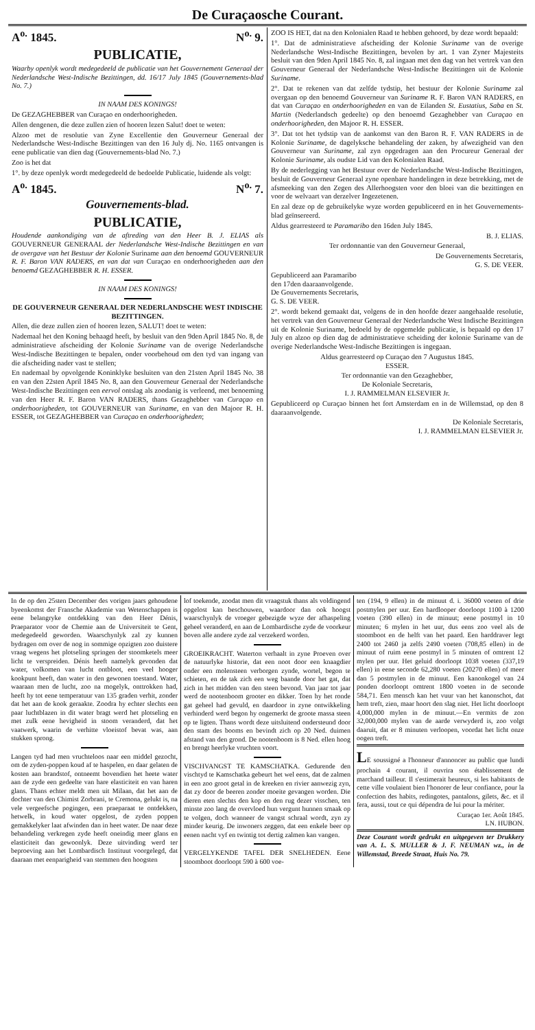De Curaçaosche Courant.
A<sup>o.</sup> 1845. N<sup>o.</sup> 9.
PUBLICATIE,
Waarby openlyk wordt medegedeeld de publicatie van het Gouvernement Generaal der Nederlandsche West-Indische Bezittingen, dd. 16/17 July 1845 (Gouvernements-blad No. 7.)
IN NAAM DES KONINGS!
De GEZAGHEBBER van Curaçao en onderhoorigheden.
Allen dengenen, die deze zullen zien of hooren lezen Salut! doet te weten:
Alzoo met de resolutie van Zyne Excellentie den Gouverneur Generaal der Nederlandsche West-Indische Bezittingen van den 16 July dj. No. 1165 ontvangen is eene publicatie van dien dag (Gouvernements-blad No. 7.)
Zoo is het dat
1°. by deze openlyk wordt medegedeeld de bedoelde Publicatie, luidende als volgt:
A<sup>o.</sup> 1845. N<sup>o.</sup> 7.
Gouvernements-blad.
PUBLICATIE,
Houdende aankondiging van de aftreding van den Heer B. J. ELIAS als GOUVERNEUR GENERAAL der Nederlandsche West-Indische Bezittingen en van de overgave van het Bestuur der Kolonie Suriname aan den benoemd GOUVERNEUR R. F. Baron VAN RADERS, en van dat van Curaçao en onderhoorigheden aan den benoemd GEZAGHEBBER R. H. ESSER.
IN NAAM DES KONINGS!
DE GOUVERNEUR GENERAAL DER NEDERLANDSCHE WEST INDISCHE BEZITTINGEN.
Allen, die deze zullen zien of hooren lezen, SALUT! doet te weten:
Nademaal het den Koning behaagd heeft, by besluit van den 9den April 1845 No. 8, de administratieve afscheiding der Kolonie Suriname van de overige Nederlandsche West-Indische Bezittingen te bepalen, onder voorbehoud om den tyd van ingang van die afscheiding nader vast te stellen;
En nademaal by opvolgende Koninklyke besluiten van den 21sten April 1845 No. 38 en van den 22sten April 1845 No. 8, aan den Gouverneur Generaal der Nederlandsche West-Indische Bezittingen een eervol ontslag als zoodanig is verleend, met benoeming van den Heer R. F. Baron VAN RADERS, thans Gezaghebber van Curaçao en onderhoorigheden, tot GOUVERNEUR van Suriname, en van den Majoor R. H. ESSER, tot GEZAGHEBBER van Curaçao en onderhoorigheden;
ZOO IS HET, dat na den Kolonialen Raad te hebben gehoord, by deze wordt bepaald:
1°. Dat de administratieve afscheiding der Kolonie Suriname van de overige Nederlandsche West-Indische Bezittingen, bevolen by art. 1 van Zyner Majesteits besluit van den 9den April 1845 No. 8, zal ingaan met den dag van het vertrek van den Gouverneur Generaal der Nederlandsche West-Indische Bezittingen uit de Kolonie Suriname.
2°. Dat te rekenen van dat zelfde tydstip, het bestuur der Kolonie Suriname zal overgaan op den benoemd Gouverneur van Suriname R. F. Baron VAN RADERS, en dat van Curaçao en onderhoorigheden en van de Eilanden St. Eustatius, Saba en St. Martin (Nederlandsch gedeelte) op den benoemd Gezaghebber van Curaçao en onderhoorigheden, den Majoor R. H. ESSER.
3°. Dat tot het tydstip van de aankomst van den Baron R. F. VAN RADERS in de Kolonie Suriname, de dagelyksche behandeling der zaken, by afwezigheid van den Gouverneur van Suriname, zal zyn opgedragen aan den Procureur Generaal der Kolonie Suriname, als oudste Lid van den Kolonialen Raad.
By de nederlegging van het Bestuur over de Nederlandsche West-Indische Bezittingen, besluit de Gouverneur Generaal zyne openbare handelingen in deze betrekking, met de afsmeeking van den Zegen des Allerhoogsten voor den bloei van die bezittingen en voor de welvaart van derzelver Ingezetenen.
En zal deze op de gebruikelyke wyze worden gepubliceerd en in het Gouvernements-blad geïnsereerd.
Aldus gearresteerd te Paramaribo den 16den July 1845.
B. J. ELIAS.
Ter ordonnantie van den Gouverneur Generaal,
De Gouvernements Secretaris,
G. S. DE VEER.
Gepubliceerd aan Paramaribo
den 17den daaraanvolgende.
De Gouvernements Secretaris,
G. S. DE VEER.
2°. wordt bekend gemaakt dat, volgens de in den hoofde dezer aangehaalde resolutie, het vertrek van den Gouverneur Generaal der Nederlandsche West Indische Bezittingen uit de Kolonie Suriname, bedoeld by de opgemelde publicatie, is bepaald op den 17 July en alzoo op dien dag de administratieve scheiding der kolonie Suriname van de overige Nederlandsche West-Indische Bezittingen is ingegaan.
Aldus gearresteerd op Curaçao den 7 Augustus 1845.
ESSER.
Ter ordonnantie van den Gezaghebber,
De Koloniale Secretaris,
I. J. RAMMELMAN ELSEVIER Jr.
Gepubliceerd op Curaçao binnen het fort Amsterdam en in de Willemstad, op den 8 daaraanvolgende.
De Koloniale Secretaris,
I. J. RAMMELMAN ELSEVIER Jr.
In de op den 25sten December des vorigen jaars gehoudene byeenkomst der Fransche Akademie van Wetenschappen is eene belangryke ontdekking van den Heer Dénis, Praeparator voor de Chemie aan de Universiteit te Gent, medegedeeld geworden. Waarschynlyk zal zy kunnen bydragen om over de nog in sommige opzigten zoo duistere vraag wegens het plotseling springen der stoomketels meer licht te verspreiden. Dénis heeft namelyk gevonden dat water, volkomen van lucht ontbloot, een veel hooger kookpunt heeft, dan water in den gewonen toestand. Water, waaraan men de lucht, zoo na mogelyk, onttrokken had, heeft hy tot eene temperatuur van 135 graden verhit, zonder dat het aan de kook geraakte. Zoodra hy echter slechts een paar luchtblazen in dit water bragt werd het plotseling en met zulk eene hevigheid in stoom veranderd, dat het vaatwerk, waarin de verhitte vloeistof bevat was, aan stukken sprong.
Langen tyd had men vruchteloos naar een middel gezocht, om de zyden-poppen koud af te haspelen, en daar gelaten de kosten aan brandstof, ontneemt bovendien het heete water aan de zyde een gedeelte van hare elasticiteit en van haren glans. Thans echter meldt men uit Milaan, dat het aan de dochter van den Chimist Zorbrani, te Cremona, gelukt is, na vele vergeefsche pogingen, een praeparaat te ontdekken, hetwelk, in koud water opgelost, de zyden poppen gemakkelyker laat afwinden dan in heet water. De naar deze behandeling verkregen zyde heeft oneindig meer glans en elasticiteit dan gewoonlyk. Deze uitvinding werd ter beproeving aan het Lombardisch Instituut voorgelegd, dat daaraan met eenparigheid van stemmen den hoogsten
lof toekende, zoodat men dit vraagstuk thans als voldingend opgelost kan beschouwen, waardoor dan ook hoogst waarschynlyk de vroeger gebezigde wyze der afhaspeling geheel veranderd, en aan de Lombardische zyde de voorkeur boven alle andere zyde zal verzekerd worden.
GROEIKRACHT. Waterton verhaalt in zyne Proeven over de natuurlyke historie, dat een noot door een knaagdier onder een molensteen verborgen zynde, wortel, begon te schieten, en de tak zich een weg baande door het gat, dat zich in het midden van den steen bevond. Van jaar tot jaar werd de nootenboom grooter en dikker. Toen hy het ronde gat geheel had gevuld, en daardoor in zyne ontwikkeling verhinderd werd begon hy ongemerkt de groote massa steen op te ligten. Thans wordt deze uitsluitend ondersteund door den stam des booms en bevindt zich op 20 Ned. duimen afstand van den grond. De nootenboom is 8 Ned. ellen hoog en brengt heerlyke vruchten voort.
VISCHVANGST TE KAMSCHATKA. Gedurende den vischtyd te Kamschatka gebeurt het wel eens, dat de zalmen in een zoo groot getal in de kreeken en rivier aanwezig zyn, dat zy door de beeren zonder moeite gevangen worden. Die dieren eten slechts den kop en den rug dezer visschen, ten minste zoo lang de overvloed hun vergunt hunnen smaak op te volgen, doch wanneer de vangst schraal wordt, zyn zy minder keurig. De inwoners zeggen, dat een enkele beer op eenen nacht vyf en twintig tot dertig zalmen kan vangen.
VERGELYKENDE TAFEL DER SNELHEDEN. Eene stoomboot doorloopt 590 à 600 voe-
ten (194, 9 ellen) in de minuut d. i. 36000 voeten of drie postmylen per uur. Een hardlooper doorloopt 1100 à 1200 voeten (390 ellen) in de minuut; eene postmyl in 10 minuten; 6 mylen in het uur, dus eens zoo veel als de stoomboot en de helft van het paard. Een harddraver legt 2400 tot 2460 ja zelfs 2490 voeten (708,85 ellen) in de minuut of ruim eene postmyl in 5 minuten of omtrent 12 mylen per uur. Het geluid doorloopt 1038 voeten (337,19 ellen) in eene seconde 62,280 voeten (20270 ellen) of meer dan 5 postmylen in de minuut. Een kanonkogel van 24 ponden doorloopt omtrent 1800 voeten in de seconde 584,71. Een mensch kan het vuur van het kanonschot, dat hem treft, zien, maar hoort den slag niet. Het licht doorloopt 4,000,000 mylen in de minuut.—En vermits de zon 32,000,000 mylen van de aarde verwyderd is, zoo volgt daaruit, dat er 8 minuten verloopen, voordat het licht onze oogen treft.
LE soussigné a l'honneur d'annoncer au public que lundi prochain 4 courant, il ouvrira son établissement de marchand tailleur. Il s'estimerait heureux, si les habitants de cette ville voulaient bien l'honorer de leur confiance, pour la confection des habits, redingotes, pantalons, gilets, &c. et il fera, aussi, tout ce qui dépendra de lui pour la mériter.
Curaçao 1er. Août 1845.
LN. HUBON.
Deze Courant wordt gedrukt en uitgegeven ter Drukkery van A. L. S. MULLER & J. F. NEUMAN wz., in de Willemstad, Breede Straat, Huis No. 79.